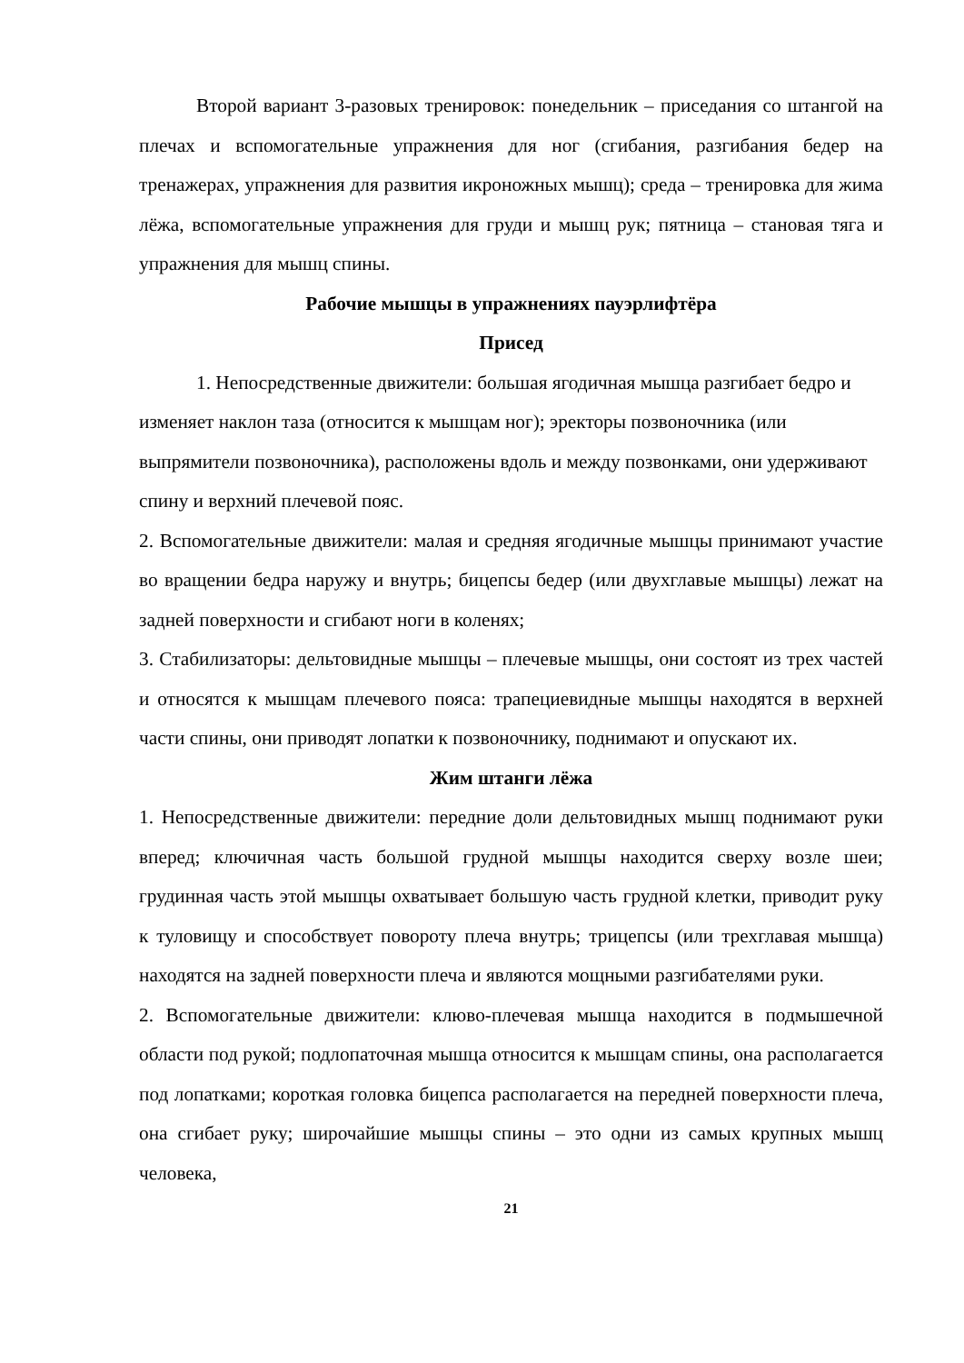Второй вариант 3-разовых тренировок: понедельник – приседания со штангой на плечах и вспомогательные упражнения для ног (сгибания, разгибания бедер на тренажерах, упражнения для развития икроножных мышц); среда – тренировка для жима лёжа, вспомогательные упражнения для груди и мышц рук; пятница – становая тяга и упражнения для мышц спины.
Рабочие мышцы в упражнениях пауэрлифтёра
Присед
1. Непосредственные движители: большая ягодичная мышца разгибает бедро и изменяет наклон таза (относится к мышцам ног); эректоры позвоночника (или выпрямители позвоночника), расположены вдоль и между позвонками, они удерживают спину и верхний плечевой пояс.
2. Вспомогательные движители: малая и средняя ягодичные мышцы принимают участие во вращении бедра наружу и внутрь; бицепсы бедер (или двухглавые мышцы) лежат на задней поверхности и сгибают ноги в коленях;
3. Стабилизаторы: дельтовидные мышцы – плечевые мышцы, они состоят из трех частей и относятся к мышцам плечевого пояса: трапециевидные мышцы находятся в верхней части спины, они приводят лопатки к позвоночнику, поднимают и опускают их.
Жим штанги лёжа
1. Непосредственные движители: передние доли дельтовидных мышц поднимают руки вперед; ключичная часть большой грудной мышцы находится сверху возле шеи; грудинная часть этой мышцы охватывает большую часть грудной клетки, приводит руку к туловищу и способствует повороту плеча внутрь; трицепсы (или трехглавая мышца) находятся на задней поверхности плеча и являются мощными разгибателями руки.
2. Вспомогательные движители: клюво-плечевая мышца находится в подмышечной области под рукой; подлопаточная мышца относится к мышцам спины, она располагается под лопатками; короткая головка бицепса располагается на передней поверхности плеча, она сгибает руку; широчайшие мышцы спины – это одни из самых крупных мышц человека,
21